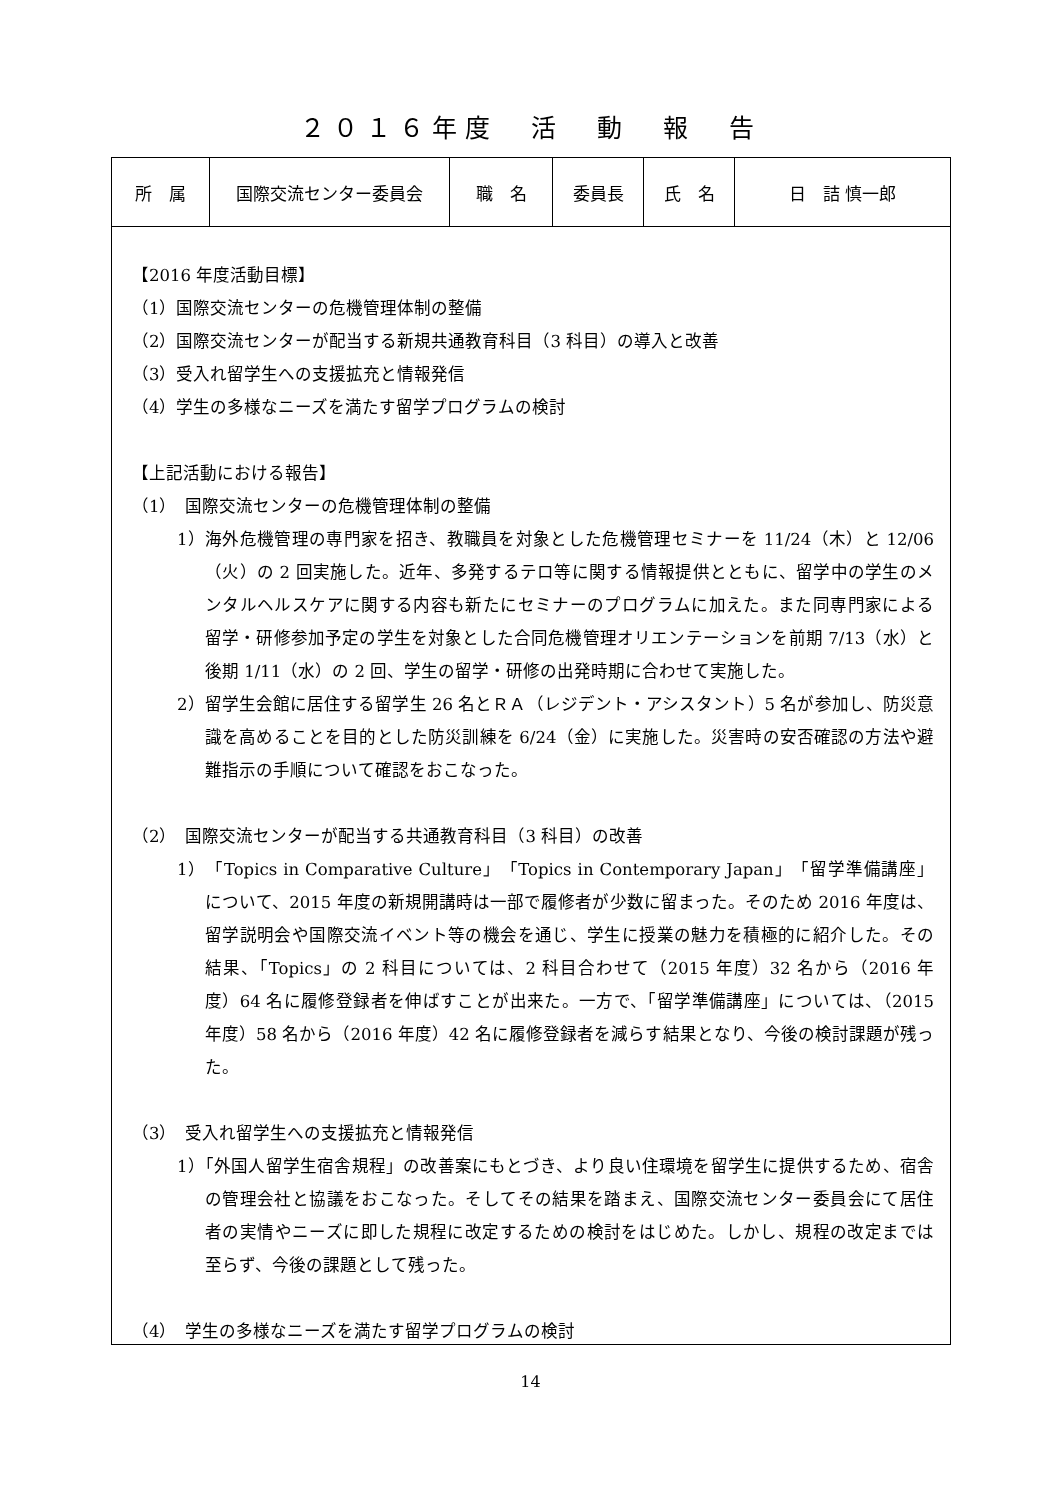２０１６年度　活　動　報　告
| 所 属 | 国際交流センター委員会 | 職 名 | 委員長 | 氏 名 | 日 詰 慎一郎 |
【2016 年度活動目標】
（1）国際交流センターの危機管理体制の整備
（2）国際交流センターが配当する新規共通教育科目（3 科目）の導入と改善
（3）受入れ留学生への支援拡充と情報発信
（4）学生の多様なニーズを満たす留学プログラムの検討
【上記活動における報告】
（1）　国際交流センターの危機管理体制の整備
1）海外危機管理の専門家を招き、教職員を対象とした危機管理セミナーを 11/24（木）と 12/06（火）の 2 回実施した。近年、多発するテロ等に関する情報提供とともに、留学中の学生のメンタルヘルスケアに関する内容も新たにセミナーのプログラムに加えた。また同専門家による留学・研修参加予定の学生を対象とした合同危機管理オリエンテーションを前期 7/13（水）と後期 1/11（水）の 2 回、学生の留学・研修の出発時期に合わせて実施した。
2）留学生会館に居住する留学生 26 名とＲＡ（レジデント・アシスタント）5 名が参加し、防災意識を高めることを目的とした防災訓練を 6/24（金）に実施した。災害時の安否確認の方法や避難指示の手順について確認をおこなった。
（2）　国際交流センターが配当する共通教育科目（3 科目）の改善
1）「Topics in Comparative Culture」「Topics in Contemporary Japan」「留学準備講座」について、2015 年度の新規開講時は一部で履修者が少数に留まった。そのため 2016 年度は、留学説明会や国際交流イベント等の機会を通じ、学生に授業の魅力を積極的に紹介した。その結果、「Topics」の 2 科目については、2 科目合わせて（2015 年度）32 名から（2016 年度）64 名に履修登録者を伸ばすことが出来た。一方で、「留学準備講座」については、（2015 年度）58 名から（2016 年度）42 名に履修登録者を減らす結果となり、今後の検討課題が残った。
（3）　受入れ留学生への支援拡充と情報発信
1）「外国人留学生宿舎規程」の改善案にもとづき、より良い住環境を留学生に提供するため、宿舎の管理会社と協議をおこなった。そしてその結果を踏まえ、国際交流センター委員会にて居住者の実情やニーズに即した規程に改定するための検討をはじめた。しかし、規程の改定までは至らず、今後の課題として残った。
（4）　学生の多様なニーズを満たす留学プログラムの検討
14